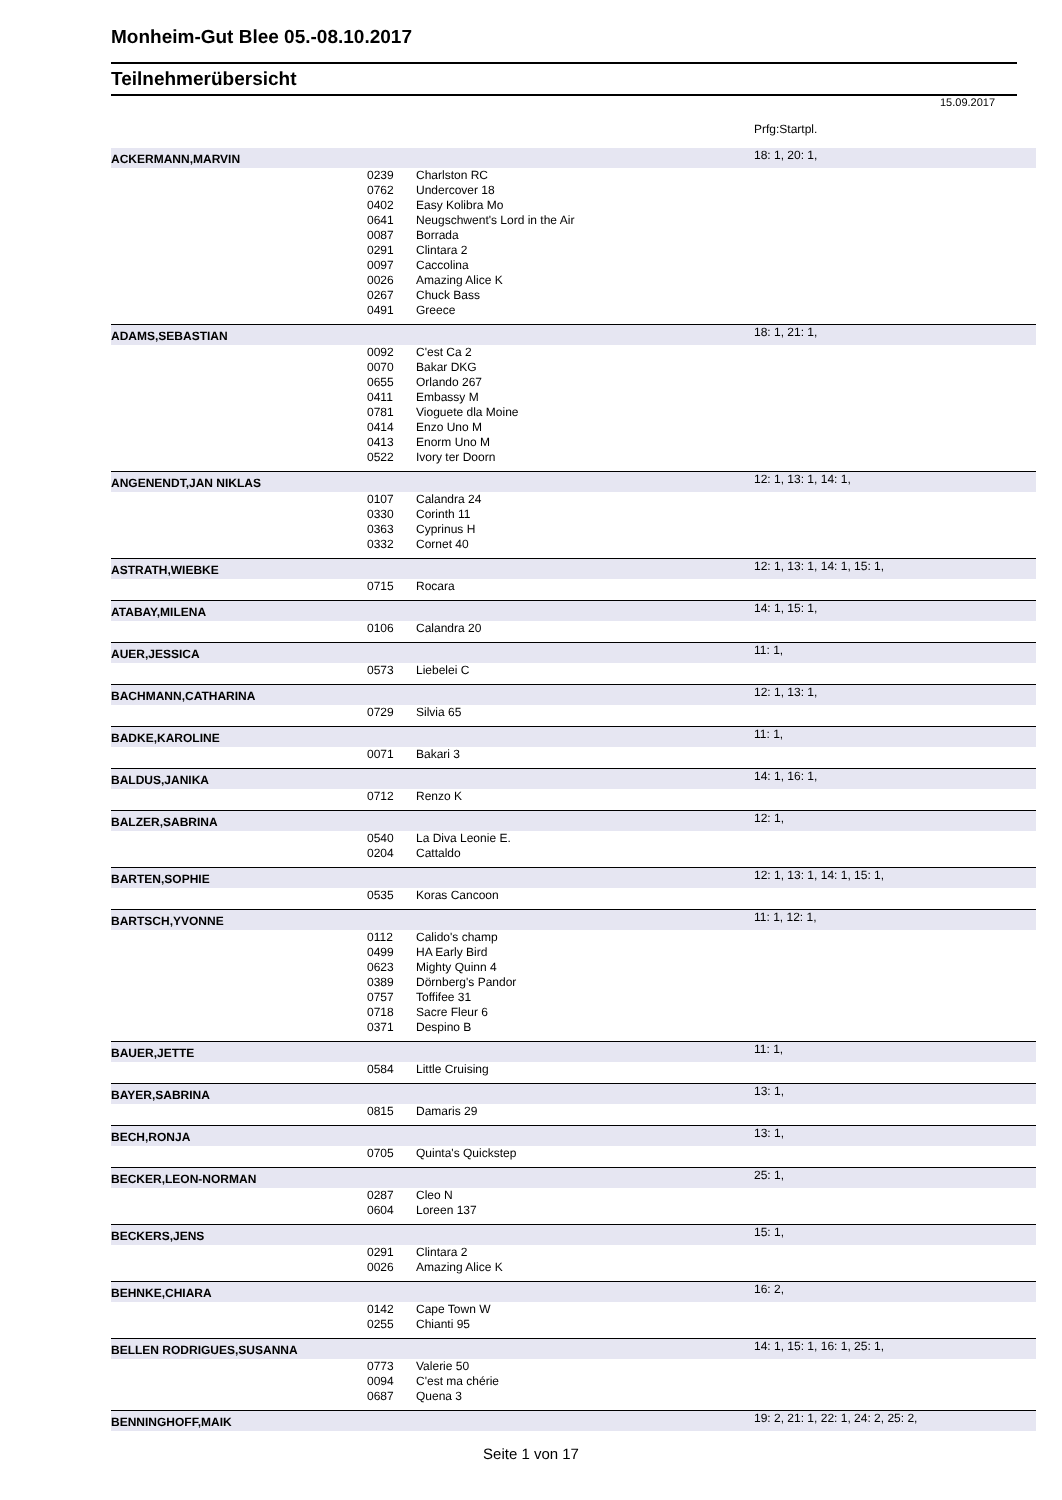Monheim-Gut Blee 05.-08.10.2017
Teilnehmerübersicht
15.09.2017
| | | | Prfg:Startpl. |
| ACKERMANN,MARVIN | | | 18: 1, 20: 1, |
| | 0239 | Charlston RC | |
| | 0762 | Undercover 18 | |
| | 0402 | Easy Kolibra Mo | |
| | 0641 | Neugschwent's Lord in the Air | |
| | 0087 | Borrada | |
| | 0291 | Clintara 2 | |
| | 0097 | Caccolina | |
| | 0026 | Amazing Alice K | |
| | 0267 | Chuck Bass | |
| | 0491 | Greece | |
| ADAMS,SEBASTIAN | | | 18: 1, 21: 1, |
| | 0092 | C'est Ca 2 | |
| | 0070 | Bakar DKG | |
| | 0655 | Orlando 267 | |
| | 0411 | Embassy M | |
| | 0781 | Vioguete dla Moine | |
| | 0414 | Enzo Uno M | |
| | 0413 | Enorm Uno M | |
| | 0522 | Ivory ter Doorn | |
| ANGENENDT,JAN NIKLAS | | | 12: 1, 13: 1, 14: 1, |
| | 0107 | Calandra 24 | |
| | 0330 | Corinth 11 | |
| | 0363 | Cyprinus H | |
| | 0332 | Cornet 40 | |
| ASTRATH,WIEBKE | | | 12: 1, 13: 1, 14: 1, 15: 1, |
| | 0715 | Rocara | |
| ATABAY,MILENA | | | 14: 1, 15: 1, |
| | 0106 | Calandra 20 | |
| AUER,JESSICA | | | 11: 1, |
| | 0573 | Liebelei C | |
| BACHMANN,CATHARINA | | | 12: 1, 13: 1, |
| | 0729 | Silvia 65 | |
| BADKE,KAROLINE | | | 11: 1, |
| | 0071 | Bakari 3 | |
| BALDUS,JANIKA | | | 14: 1, 16: 1, |
| | 0712 | Renzo K | |
| BALZER,SABRINA | | | 12: 1, |
| | 0540 | La Diva Leonie E. | |
| | 0204 | Cattaldo | |
| BARTEN,SOPHIE | | | 12: 1, 13: 1, 14: 1, 15: 1, |
| | 0535 | Koras Cancoon | |
| BARTSCH,YVONNE | | | 11: 1, 12: 1, |
| | 0112 | Calido's champ | |
| | 0499 | HA Early Bird | |
| | 0623 | Mighty Quinn 4 | |
| | 0389 | Dörnberg's Pandor | |
| | 0757 | Toffifee 31 | |
| | 0718 | Sacre Fleur 6 | |
| | 0371 | Despino B | |
| BAUER,JETTE | | | 11: 1, |
| | 0584 | Little Cruising | |
| BAYER,SABRINA | | | 13: 1, |
| | 0815 | Damaris 29 | |
| BECH,RONJA | | | 13: 1, |
| | 0705 | Quinta's Quickstep | |
| BECKER,LEON-NORMAN | | | 25: 1, |
| | 0287 | Cleo N | |
| | 0604 | Loreen 137 | |
| BECKERS,JENS | | | 15: 1, |
| | 0291 | Clintara 2 | |
| | 0026 | Amazing Alice K | |
| BEHNKE,CHIARA | | | 16: 2, |
| | 0142 | Cape Town W | |
| | 0255 | Chianti 95 | |
| BELLEN RODRIGUES,SUSANNA | | | 14: 1, 15: 1, 16: 1, 25: 1, |
| | 0773 | Valerie 50 | |
| | 0094 | C'est ma chérie | |
| | 0687 | Quena 3 | |
| BENNINGHOFF,MAIK | | | 19: 2, 21: 1, 22: 1, 24: 2, 25: 2, |
Seite 1 von 17